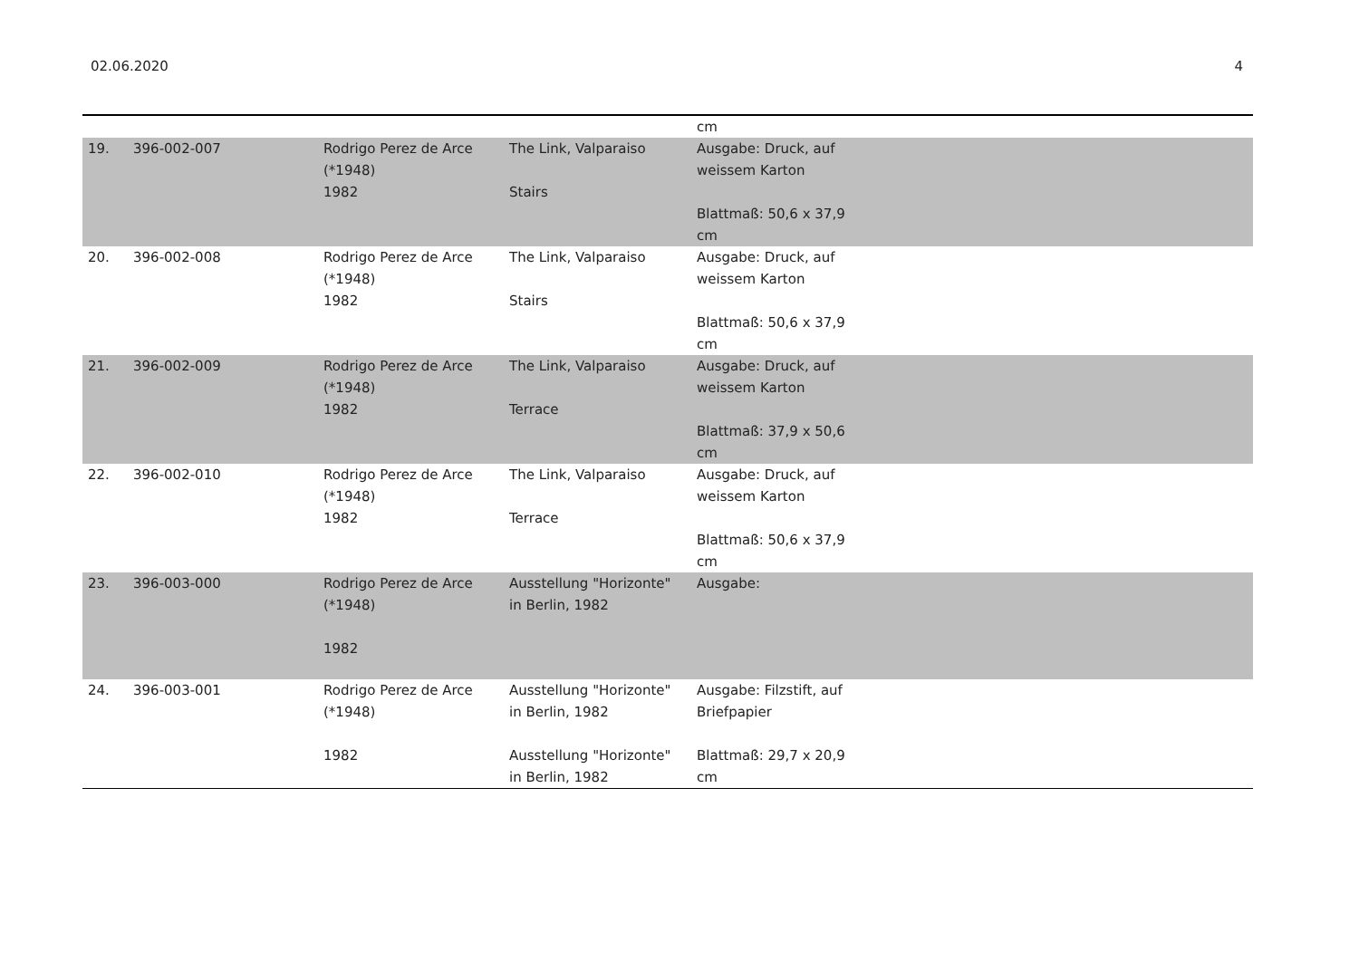02.06.2020 4
| | | | | cm | |
| 19. | 396-002-007 | Rodrigo Perez de Arce (*1948) 1982 | The Link, Valparaiso Stairs | Ausgabe: Druck, auf weissem Karton Blattmaß: 50,6 x 37,9 cm | |
| 20. | 396-002-008 | Rodrigo Perez de Arce (*1948) 1982 | The Link, Valparaiso Stairs | Ausgabe: Druck, auf weissem Karton Blattmaß: 50,6 x 37,9 cm | |
| 21. | 396-002-009 | Rodrigo Perez de Arce (*1948) 1982 | The Link, Valparaiso Terrace | Ausgabe: Druck, auf weissem Karton Blattmaß: 37,9 x 50,6 cm | |
| 22. | 396-002-010 | Rodrigo Perez de Arce (*1948) 1982 | The Link, Valparaiso Terrace | Ausgabe: Druck, auf weissem Karton Blattmaß: 50,6 x 37,9 cm | |
| 23. | 396-003-000 | Rodrigo Perez de Arce (*1948) 1982 | Ausstellung "Horizonte" in Berlin, 1982 | Ausgabe: | |
| 24. | 396-003-001 | Rodrigo Perez de Arce (*1948) 1982 | Ausstellung "Horizonte" in Berlin, 1982 Ausstellung "Horizonte" in Berlin, 1982 | Ausgabe: Filzstift, auf Briefpapier Blattmaß: 29,7 x 20,9 cm | |